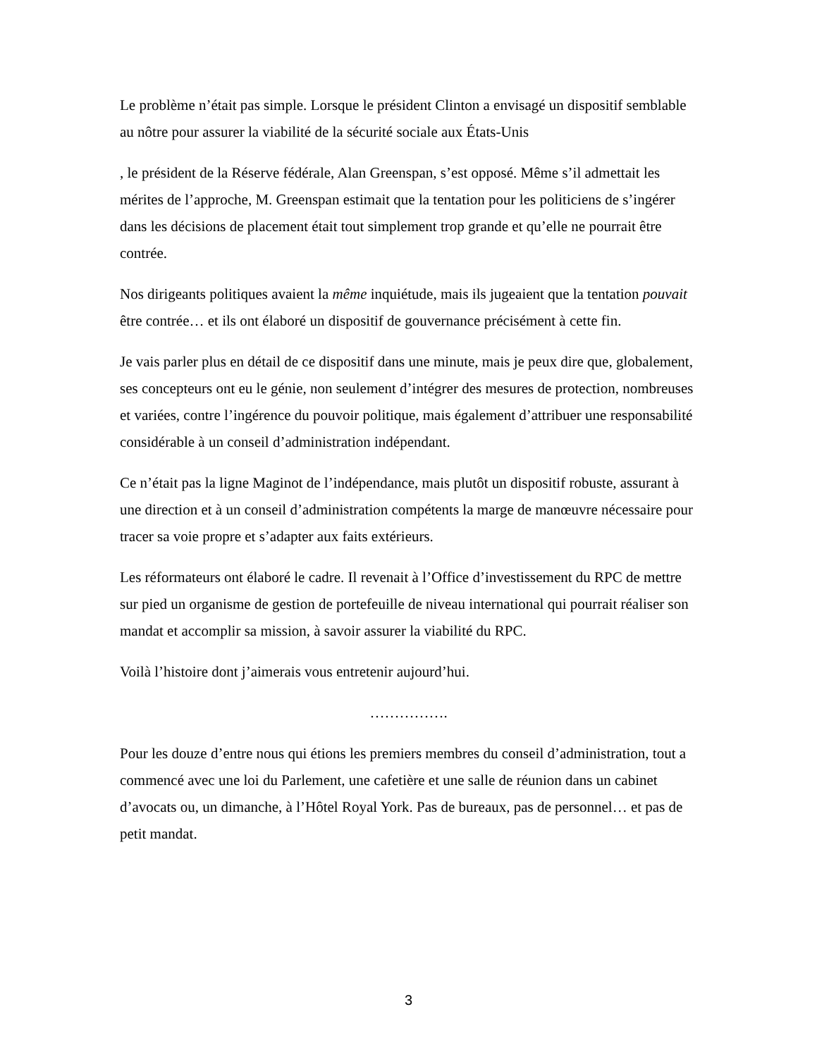Le problème n’était pas simple. Lorsque le président Clinton a envisagé un dispositif semblable au nôtre pour assurer la viabilité de la sécurité sociale aux États-Unis
, le président de la Réserve fédérale, Alan Greenspan, s’est opposé. Même s’il admettait les mérites de l’approche, M. Greenspan estimait que la tentation pour les politiciens de s’ingérer dans les décisions de placement était tout simplement trop grande et qu’elle ne pourrait être contrée.
Nos dirigeants politiques avaient la même inquiétude, mais ils jugeaient que la tentation pouvait être contrée… et ils ont élaboré un dispositif de gouvernance précisément à cette fin.
Je vais parler plus en détail de ce dispositif dans une minute, mais je peux dire que, globalement, ses concepteurs ont eu le génie, non seulement d’intégrer des mesures de protection, nombreuses et variées, contre l’ingérence du pouvoir politique, mais également d’attribuer une responsabilité considérable à un conseil d’administration indépendant.
Ce n’était pas la ligne Maginot de l’indépendance, mais plutôt un dispositif robuste, assurant à une direction et à un conseil d’administration compétents la marge de manœuvre nécessaire pour tracer sa voie propre et s’adapter aux faits extérieurs.
Les réformateurs ont élaboré le cadre. Il revenait à l’Office d’investissement du RPC de mettre sur pied un organisme de gestion de portefeuille de niveau international qui pourrait réaliser son mandat et accomplir sa mission, à savoir assurer la viabilité du RPC.
Voilà l’histoire dont j’aimerais vous entretenir aujourd’hui.
…………….
Pour les douze d’entre nous qui étions les premiers membres du conseil d’administration, tout a commencé avec une loi du Parlement, une cafetière et une salle de réunion dans un cabinet d’avocats ou, un dimanche, à l’Hôtel Royal York. Pas de bureaux, pas de personnel… et pas de petit mandat.
3